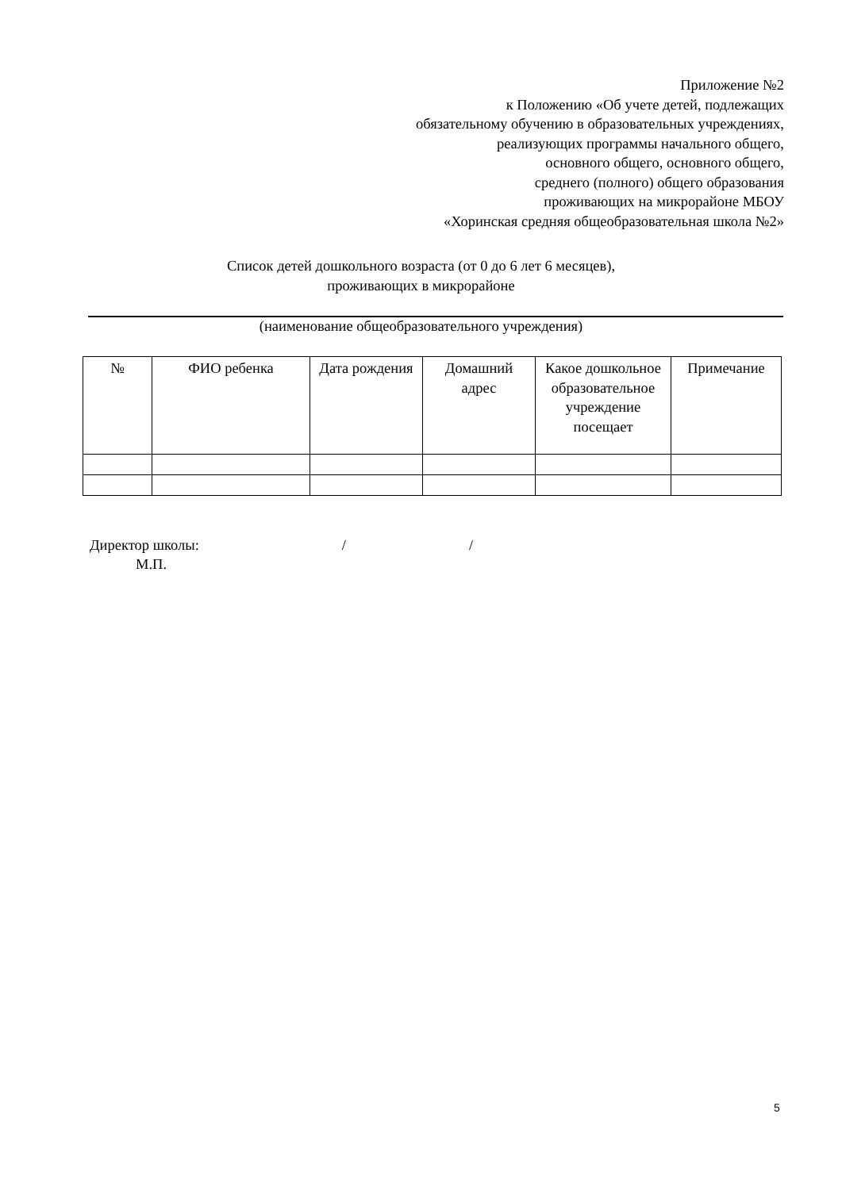Приложение №2
к Положению «Об учете детей, подлежащих
обязательному обучению в образовательных учреждениях,
реализующих программы начального общего,
основного общего, основного общего,
среднего (полного) общего образования
проживающих на микрорайоне МБОУ
«Хоринская средняя общеобразовательная школа №2»
Список детей дошкольного возраста (от 0 до 6 лет 6 месяцев),
проживающих в микрорайоне
(наименование общеобразовательного учреждения)
| № | ФИО ребенка | Дата рождения | Домашний адрес | Какое дошкольное образовательное учреждение посещает | Примечание |
| --- | --- | --- | --- | --- | --- |
Директор школы: / /
М.П.
5